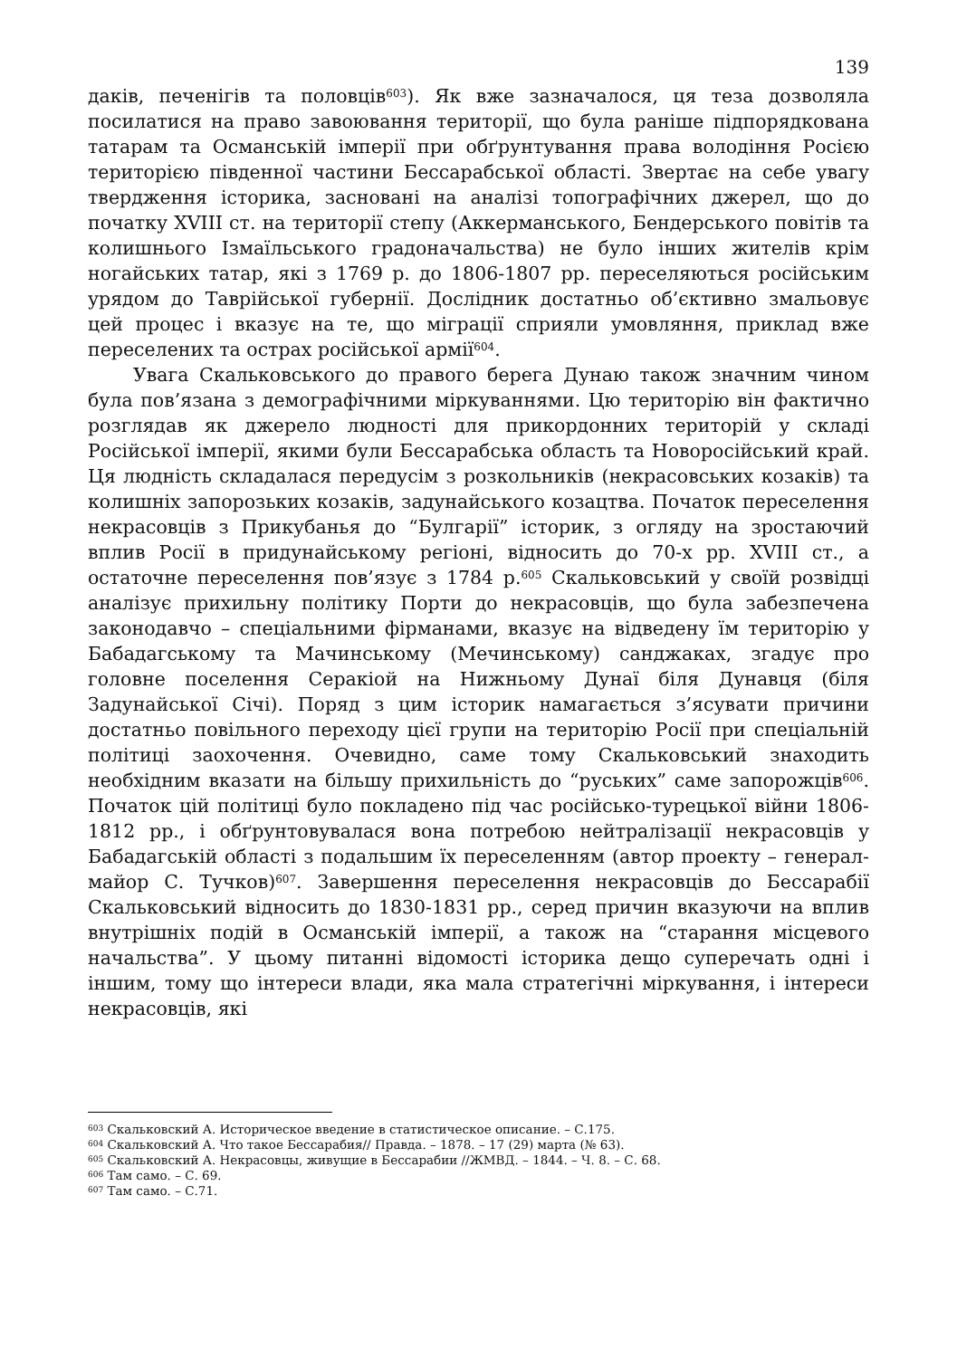139
даків, печенігів та половців<sup>603</sup>). Як вже зазначалося, ця теза дозволяла посилатися на право завоювання території, що була раніше підпорядкована татарам та Османській імперії при обґрунтування права володіння Росією територією південної частини Бессарабської області. Звертає на себе увагу твердження історика, засновані на аналізі топографічних джерел, що до початку XVIII ст. на території степу (Аккерманського, Бендерського повітів та колишнього Ізмаїльського градоначальства) не було інших жителів крім ногайських татар, які з 1769 р. до 1806-1807 рр. переселяються російським урядом до Таврійської губернії. Дослідник достатньо об’єктивно змальовує цей процес і вказує на те, що міграції сприяли умовляння, приклад вже переселених та острах російської армії<sup>604</sup>.
Увага Скальковського до правого берега Дунаю також значним чином була пов’язана з демографічними міркуваннями. Цю територію він фактично розглядав як джерело людності для прикордонних територій у складі Російської імперії, якими були Бессарабська область та Новоросійський край. Ця людність складалася передусім з розкольників (некрасовських козаків) та колишніх запорозьких козаків, задунайського козацтва. Початок переселення некрасовців з Прикубанья до “Булгарії” історик, з огляду на зростаючий вплив Росії в придунайському регіоні, відносить до 70-х рр. XVIII ст., а остаточне переселення пов’язує з 1784 р.<sup>605</sup> Скальковський у своїй розвідці аналізує прихильну політику Порти до некрасовців, що була забезпечена законодавчо – спеціальними фірманами, вказує на відведену їм територію у Бабадагському та Мачинському (Мечинському) санджаках, згадує про головне поселення Серакіой на Нижньому Дунаї біля Дунавця (біля Задунайської Січі). Поряд з цим історик намагається з’ясувати причини достатньо повільного переходу цієї групи на територію Росії при спеціальній політиці заохочення. Очевидно, саме тому Скальковський знаходить необхідним вказати на більшу прихильність до “руських” саме запорожців<sup>606</sup>. Початок цій політиці було покладено під час російсько-турецької війни 1806-1812 рр., і обґрунтовувалася вона потребою нейтралізації некрасовців у Бабадагській області з подальшим їх переселенням (автор проекту – генерал-майор С. Тучков)<sup>607</sup>. Завершення переселення некрасовців до Бессарабії Скальковський відносить до 1830-1831 рр., серед причин вказуючи на вплив внутрішніх подій в Османській імперії, а також на “старання місцевого начальства”. У цьому питанні відомості історика дещо суперечать одні і іншим, тому що інтереси влади, яка мала стратегічні міркування, і інтереси некрасовців, які
<sup>603</sup> Скальковский А. Историческое введение в статистическое описание. – С.175.
<sup>604</sup> Скальковский А. Что такое Бессарабия// Правда. – 1878. – 17 (29) марта (№ 63).
<sup>605</sup> Скальковский А. Некрасовцы, живущие в Бессарабии //ЖМВД. – 1844. – Ч. 8. – С. 68.
<sup>606</sup> Там само. – С. 69.
<sup>607</sup> Там само. – С.71.